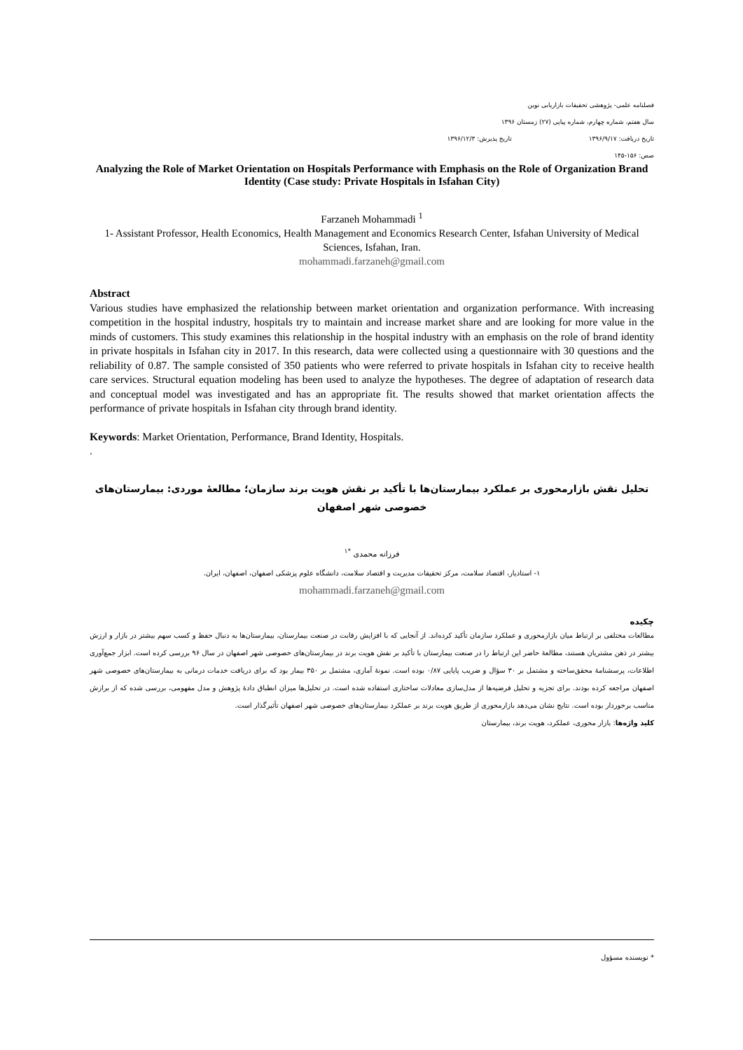فصلنامه علمی- پژوهشی تحقیقات بازاریابی نوین
سال هفتم، شماره چهارم، شماره پیاپی (۲۷) زمستان ۱۳۹۶
تاریخ دریافت: ۱۳۹۶/۹/۱۷ تاریخ پذیرش: ۱۳۹۶/۱۲/۳
صص: ۱۵۶-۱۴۵
Analyzing the Role of Market Orientation on Hospitals Performance with Emphasis on the Role of Organization Brand Identity (Case study: Private Hospitals in Isfahan City)
Farzaneh Mohammadi <sup>1</sup>
1- Assistant Professor, Health Economics, Health Management and Economics Research Center, Isfahan University of Medical Sciences, Isfahan, Iran.
mohammadi.farzaneh@gmail.com
Abstract
Various studies have emphasized the relationship between market orientation and organization performance. With increasing competition in the hospital industry, hospitals try to maintain and increase market share and are looking for more value in the minds of customers. This study examines this relationship in the hospital industry with an emphasis on the role of brand identity in private hospitals in Isfahan city in 2017. In this research, data were collected using a questionnaire with 30 questions and the reliability of 0.87. The sample consisted of 350 patients who were referred to private hospitals in Isfahan city to receive health care services. Structural equation modeling has been used to analyze the hypotheses. The degree of adaptation of research data and conceptual model was investigated and has an appropriate fit. The results showed that market orientation affects the performance of private hospitals in Isfahan city through brand identity.
Keywords: Market Orientation, Performance, Brand Identity, Hospitals.
.
تحلیل نقش بازارمحوری بر عملکرد بیمارستان‌ها با تأکید بر نقش هویت برند سازمان؛ مطالعهٔ موردی: بیمارستان‌های خصوصی شهر اصفهان
فرزانه محمدی <sup>*۱</sup>
۱- استادیار، اقتصاد سلامت، مرکز تحقیقات مدیریت و اقتصاد سلامت، دانشگاه علوم پزشکی اصفهان، اصفهان، ایران.
mohammadi.farzaneh@gmail.com
چکیده
مطالعات مختلفی بر ارتباط میان بازارمحوری و عملکرد سازمان تأکید کرده‌اند. از آنجایی که با افزایش رقابت در صنعت بیمارستان، بیمارستان‌ها به دنبال حفظ و کسب سهم بیشتر در بازار و ارزش بیشتر در ذهن مشتریان هستند، مطالعهٔ حاضر این ارتباط را در صنعت بیمارستان با تأکید بر نقش هویت برند در بیمارستان‌های خصوصی شهر اصفهان در سال ۹۶ بررسی کرده است. ابزار جمع‌آوری اطلاعات، پرسشنامهٔ محقق‌ساخته و مشتمل بر ۳۰ سؤال و ضریب پایایی ۰/۸۷ بوده است. نمونهٔ آماری، مشتمل بر ۳۵۰ بیمار بود که برای دریافت خدمات درمانی به بیمارستان‌های خصوصی شهر اصفهان مراجعه کرده بودند. برای تجزیه و تحلیل فرضیه‌ها از مدل‌سازی معادلات ساختاری استفاده شده است. در تحلیل‌ها میزان انطباق دادهٔ پژوهش و مدل مفهومی، بررسی شده که از برازش مناسب برخوردار بوده است. نتایج نشان می‌دهد بازارمحوری از طریق هویت برند بر عملکرد بیمارستان‌های خصوصی شهر اصفهان تأثیرگذار است.
کلید واژه‌ها: بازار محوری، عملکرد، هویت برند، بیمارستان
* نویسنده مسؤول